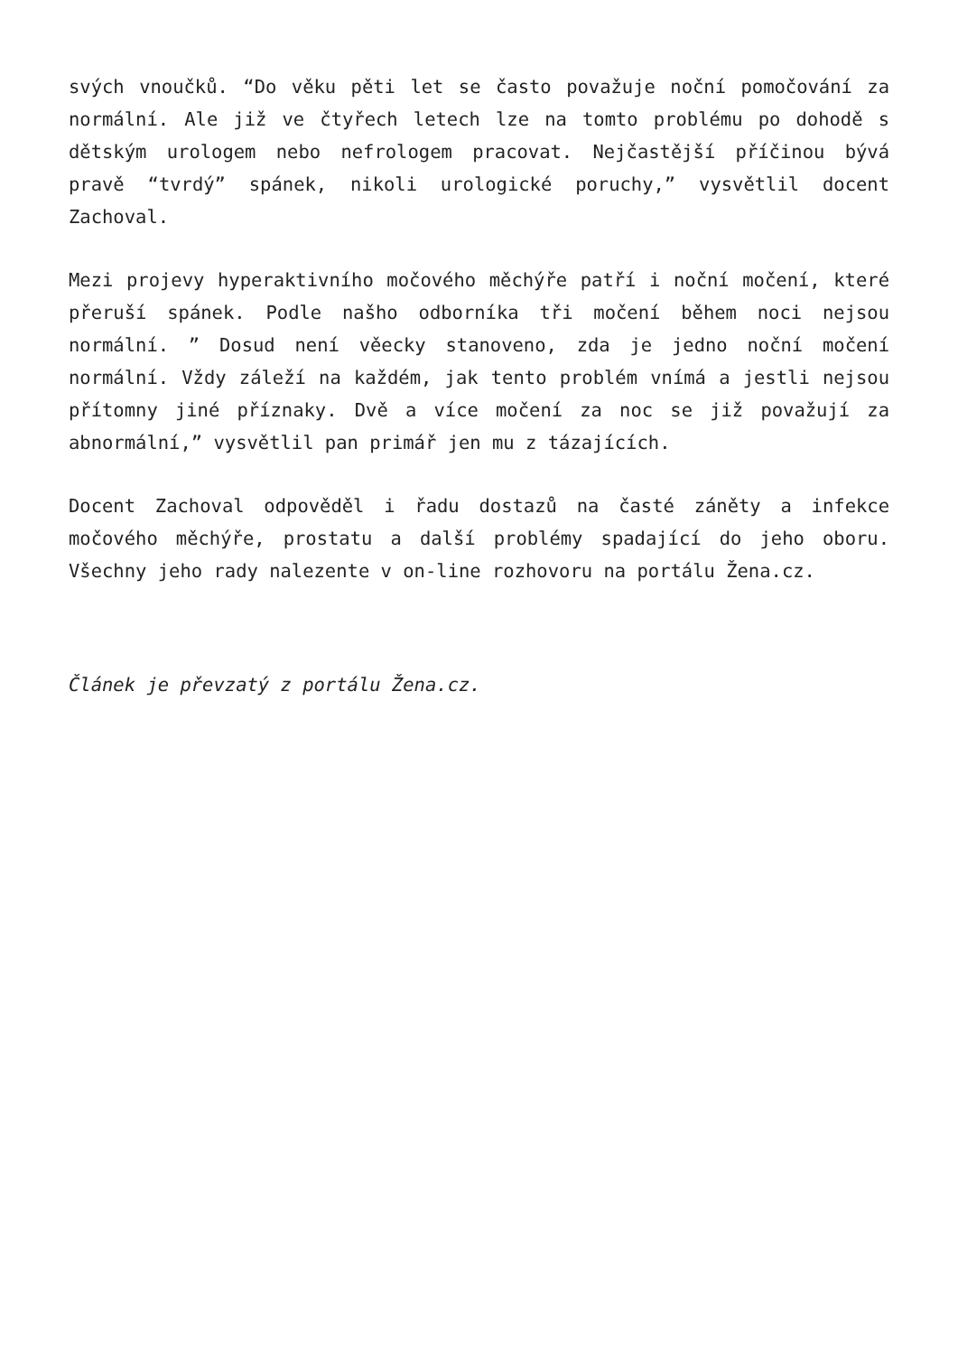svých vnoučků. “Do věku pěti let se často považuje noční pomočování za normální. Ale již ve čtyřech letech lze na tomto problému po dohodě s dětským urologem nebo nefrologem pracovat. Nejčastější příčinou bývá pravě “tvrdý” spánek, nikoli urologické poruchy,” vysvětlil docent Zachoval.
Mezi projevy hyperaktivního močového měchýře patří i noční močení, které přeruší spánek. Podle našho odborníka tři močení během noci nejsou normální. ” Dosud není věecky stanoveno, zda je jedno noční močení normální. Vždy záleží na každém, jak tento problém vnímá a jestli nejsou přítomny jiné příznaky. Dvě a více močení za noc se již považují za abnormální,” vysvětlil pan primář jen mu z tázajících.
Docent Zachoval odpověděl i řadu dostazů na časté záněty a infekce močového měchýře, prostatu a další problémy spadající do jeho oboru. Všechny jeho rady nalezente v on-line rozhovoru na portálu Žena.cz.
Článek je převzatý z portálu Žena.cz.